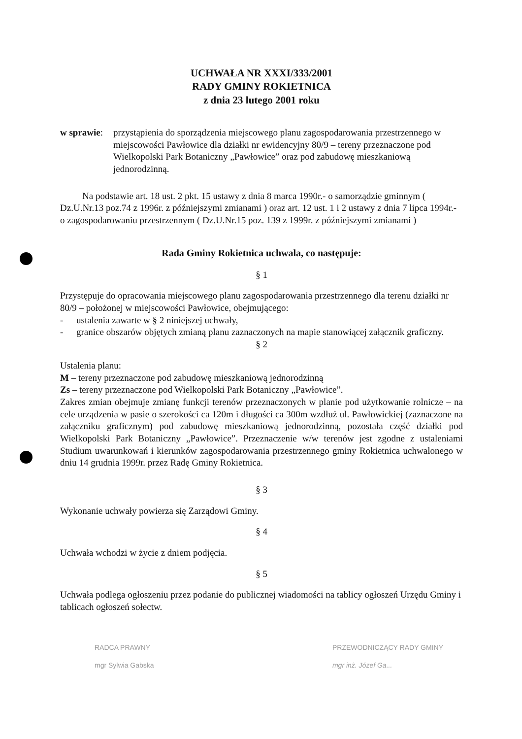UCHWAŁA NR XXXI/333/2001
RADY GMINY ROKIETNICA
z dnia 23 lutego 2001 roku
w sprawie:
przystąpienia do sporządzenia miejscowego planu zagospodarowania przestrzennego w miejscowości Pawłowice dla działki nr ewidencyjny 80/9 – tereny przeznaczone pod Wielkopolski Park Botaniczny „Pawłowice” oraz pod zabudowę mieszkaniową jednorodzinną.
Na podstawie art. 18 ust. 2 pkt. 15 ustawy z dnia 8 marca 1990r.- o samorządzie gminnym ( Dz.U.Nr.13 poz.74 z 1996r. z późniejszymi zmianami ) oraz art. 12 ust. 1 i 2 ustawy z dnia 7 lipca 1994r.- o zagospodarowaniu przestrzennym ( Dz.U.Nr.15 poz. 139 z 1999r. z późniejszymi zmianami )
Rada Gminy Rokietnica uchwala, co następuje:
§ 1
Przystępuje do opracowania miejscowego planu zagospodarowania przestrzennego dla terenu działki nr 80/9 – położonej w miejscowości Pawłowice, obejmującego:
- ustalenia zawarte w § 2 niniejszej uchwały,
- granice obszarów objętych zmianą planu zaznaczonych na mapie stanowiącej załącznik graficzny.
§ 2
Ustalenia planu:
M – tereny przeznaczone pod zabudowę mieszkaniową jednorodzinną
Zs – tereny przeznaczone pod Wielkopolski Park Botaniczny „Pawłowice”.
Zakres zmian obejmuje zmianę funkcji terenów przeznaczonych w planie pod użytkowanie rolnicze – na cele urządzenia w pasie o szerokości ca 120m i długości ca 300m wzdłuż ul. Pawłowickiej (zaznaczone na załączniku graficznym) pod zabudowę mieszkaniową jednorodzinną, pozostała część działki pod Wielkopolski Park Botaniczny „Pawłowice”. Przeznaczenie w/w terenów jest zgodne z ustaleniami Studium uwarunkowań i kierunków zagospodarowania przestrzennego gminy Rokietnica uchwalonego w dniu 14 grudnia 1999r. przez Radę Gminy Rokietnica.
§ 3
Wykonanie uchwały powierza się Zarządowi Gminy.
§ 4
Uchwała wchodzi w życie z dniem podjęcia.
§ 5
Uchwała podlega ogłoszeniu przez podanie do publicznej wiadomości na tablicy ogłoszeń Urzędu Gminy i tablicach ogłoszeń sołectw.
RADCA PRAWNY
mgr Sylwia Gabska
PRZEWODNICZĄCY RADY GMINY
mgr inż. Józef Ga...